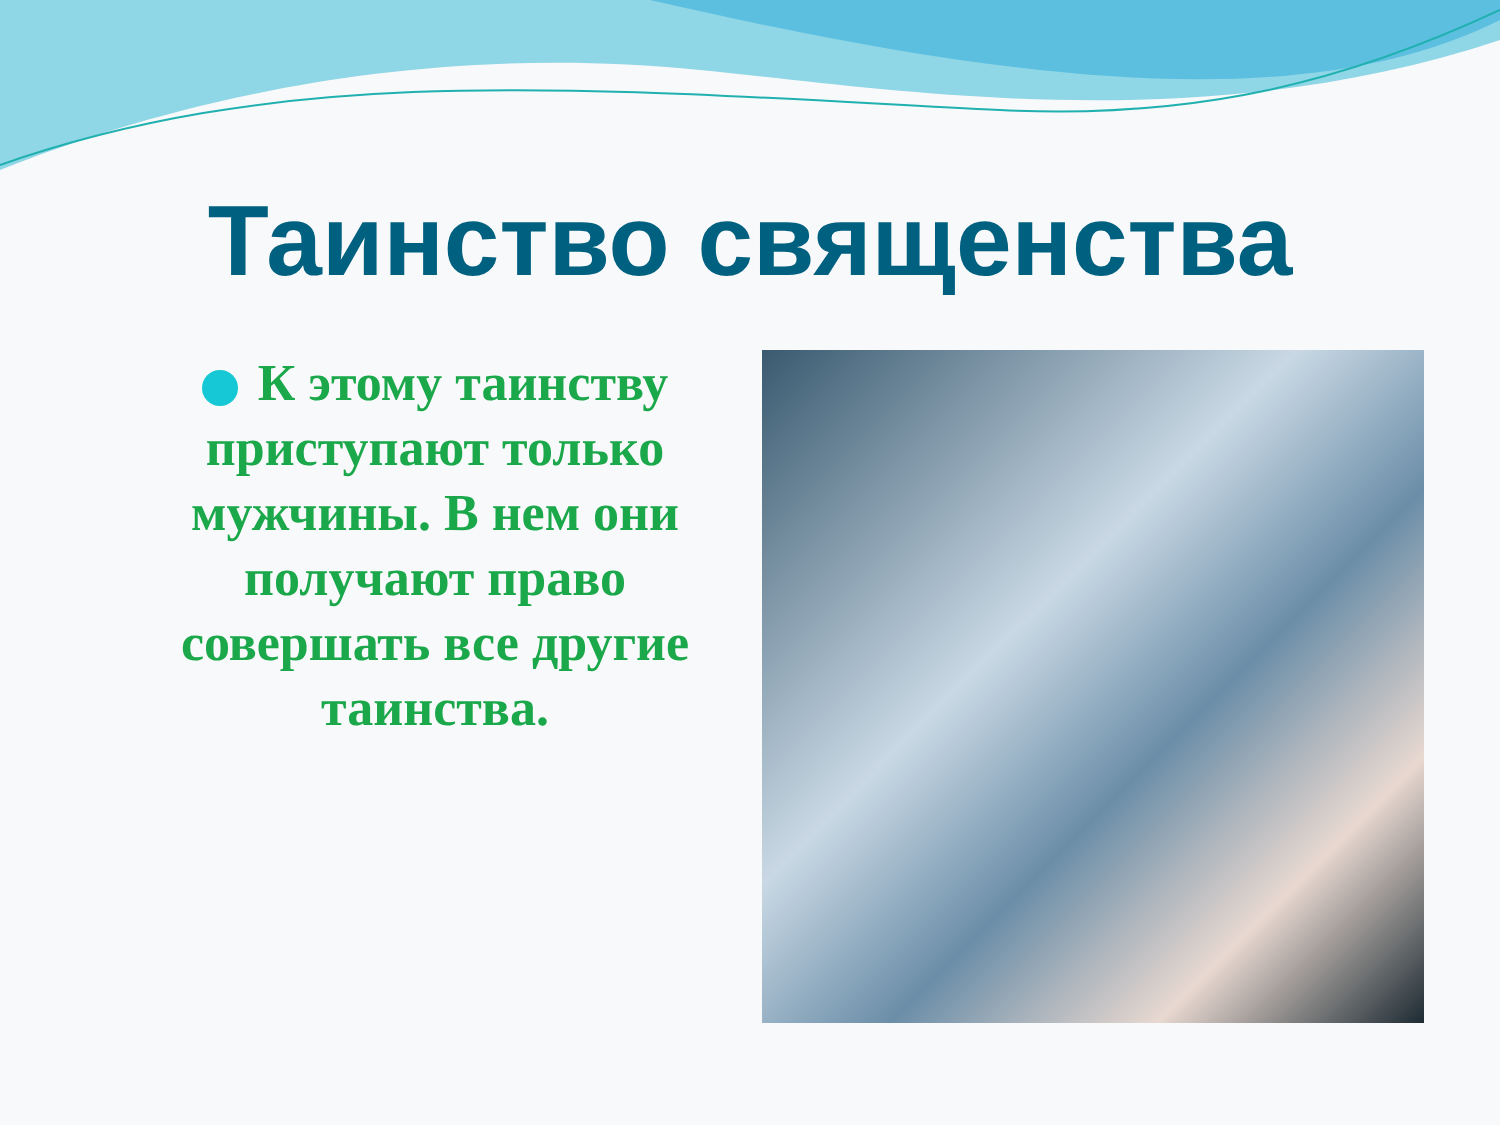Таинство священства
К этому таинству приступают только мужчины. В нем они получают право совершать все другие таинства.